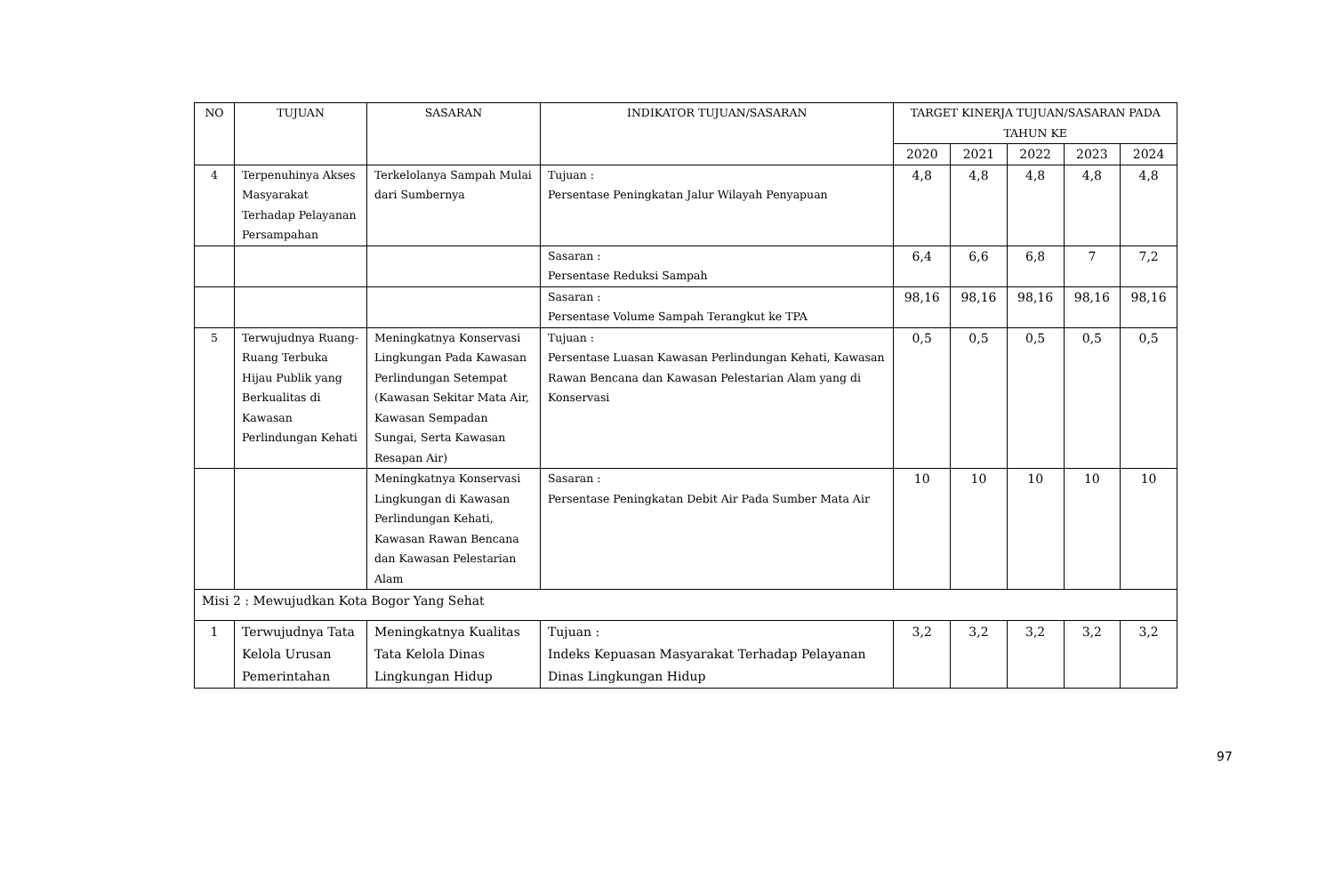| NO | TUJUAN | SASARAN | INDIKATOR TUJUAN/SASARAN | TARGET KINERJA TUJUAN/SASARAN PADA TAHUN KE | | | | |
| --- | --- | --- | --- | --- | --- | --- | --- | --- |
| | | | | 2020 | 2021 | 2022 | 2023 | 2024 |
| 4 | Terpenuhinya Akses Masyarakat Terhadap Pelayanan Persampahan | Terkelolanya Sampah Mulai dari Sumbernya | Tujuan : Persentase Peningkatan Jalur Wilayah Penyapuan | 4,8 | 4,8 | 4,8 | 4,8 | 4,8 |
| | | | Sasaran : Persentase Reduksi Sampah | 6,4 | 6,6 | 6,8 | 7 | 7,2 |
| | | | Sasaran : Persentase Volume Sampah Terangkut ke TPA | 98,16 | 98,16 | 98,16 | 98,16 | 98,16 |
| 5 | Terwujudnya Ruang-Ruang Terbuka Hijau Publik yang Berkualitas di Kawasan Perlindungan Kehati | Meningkatnya Konservasi Lingkungan Pada Kawasan Perlindungan Setempat (Kawasan Sekitar Mata Air, Kawasan Sempadan Sungai, Serta Kawasan Resapan Air) | Tujuan : Persentase Luasan Kawasan Perlindungan Kehati, Kawasan Rawan Bencana dan Kawasan Pelestarian Alam yang di Konservasi | 0,5 | 0,5 | 0,5 | 0,5 | 0,5 |
| | | Meningkatnya Konservasi Lingkungan di Kawasan Perlindungan Kehati, Kawasan Rawan Bencana dan Kawasan Pelestarian Alam | Sasaran : Persentase Peningkatan Debit Air Pada Sumber Mata Air | 10 | 10 | 10 | 10 | 10 |
| Misi 2 : Mewujudkan Kota Bogor Yang Sehat | | | | | | | | |
| 1 | Terwujudnya Tata Kelola Urusan Pemerintahan | Meningkatnya Kualitas Tata Kelola Dinas Lingkungan Hidup | Tujuan : Indeks Kepuasan Masyarakat Terhadap Pelayanan Dinas Lingkungan Hidup | 3,2 | 3,2 | 3,2 | 3,2 | 3,2 |
97